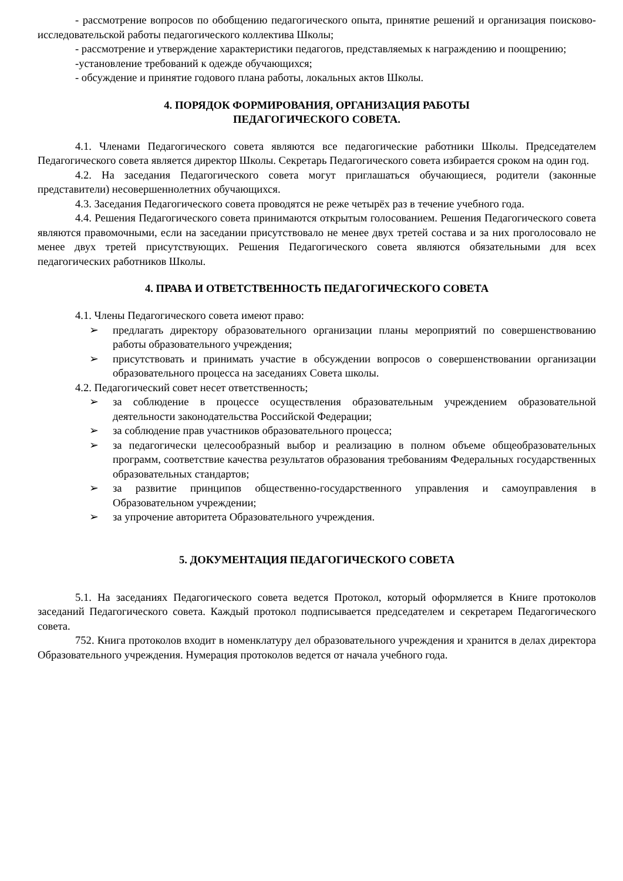- рассмотрение вопросов по обобщению педагогического опыта, принятие решений и организация поисково-исследовательской работы педагогического коллектива Школы;
- рассмотрение и утверждение характеристики педагогов, представляемых к награждению и поощрению;
-установление требований к одежде обучающихся;
- обсуждение и принятие годового плана работы, локальных актов Школы.
4. ПОРЯДОК ФОРМИРОВАНИЯ, ОРГАНИЗАЦИЯ РАБОТЫ
ПЕДАГОГИЧЕСКОГО СОВЕТА.
4.1. Членами Педагогического совета являются все педагогические работники Школы. Председателем Педагогического совета является директор Школы. Секретарь Педагогического совета избирается сроком на один год.
4.2. На заседания Педагогического совета могут приглашаться обучающиеся, родители (законные представители) несовершеннолетних обучающихся.
4.3. Заседания Педагогического совета проводятся не реже четырёх раз в течение учебного года.
4.4. Решения Педагогического совета принимаются открытым голосованием. Решения Педагогического совета являются правомочными, если на заседании присутствовало не менее двух третей состава и за них проголосовало не менее двух третей присутствующих. Решения Педагогического совета являются обязательными для всех педагогических работников Школы.
4. ПРАВА И ОТВЕТСТВЕННОСТЬ ПЕДАГОГИЧЕСКОГО СОВЕТА
4.1. Члены Педагогического совета имеют право:
➢ предлагать директору образовательного организации планы мероприятий по совершенствованию работы образовательного учреждения;
➢ присутствовать и принимать участие в обсуждении вопросов о совершенствовании организации образовательного процесса на заседаниях Совета школы.
4.2. Педагогический совет несет ответственность;
➢ за соблюдение в процессе осуществления образовательным учреждением образовательной деятельности законодательства Российской Федерации;
➢ за соблюдение прав участников образовательного процесса;
➢ за педагогически целесообразный выбор и реализацию в полном объеме общеобразовательных программ, соответствие качества результатов образования требованиям Федеральных государственных образовательных стандартов;
➢ за развитие принципов общественно-государственного управления и самоуправления в Образовательном учреждении;
➢ за упрочение авторитета Образовательного учреждения.
5. ДОКУМЕНТАЦИЯ ПЕДАГОГИЧЕСКОГО СОВЕТА
5.1. На заседаниях Педагогического совета ведется Протокол, который оформляется в Книге протоколов заседаний Педагогического совета. Каждый протокол подписывается председателем и секретарем Педагогического совета.
752. Книга протоколов входит в номенклатуру дел образовательного учреждения и хранится в делах директора Образовательного учреждения. Нумерация протоколов ведется от начала учебного года.